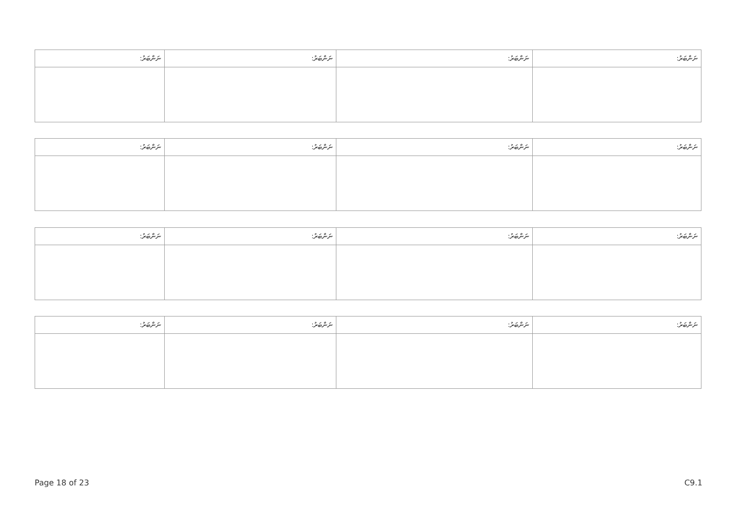| ނަންބަރު: | ނަންބަރު: | ނަންބަރު: | ނަންބަރު: |
| --- | --- | --- | --- |
| ނަންބަރު: | ނަންބަރު: | ނަންބަރު: | ނަންބަރު: |
| --- | --- | --- | --- |
| ނަންބަރު: | ނަންބަރު: | ނަންބަރު: | ނަންބަރު: |
| --- | --- | --- | --- |
| ނަންބަރު: | ނަންބަރު: | ނަންބަރު: | ނަންބަރު: |
| --- | --- | --- | --- |
Page 18 of 23 C9.1